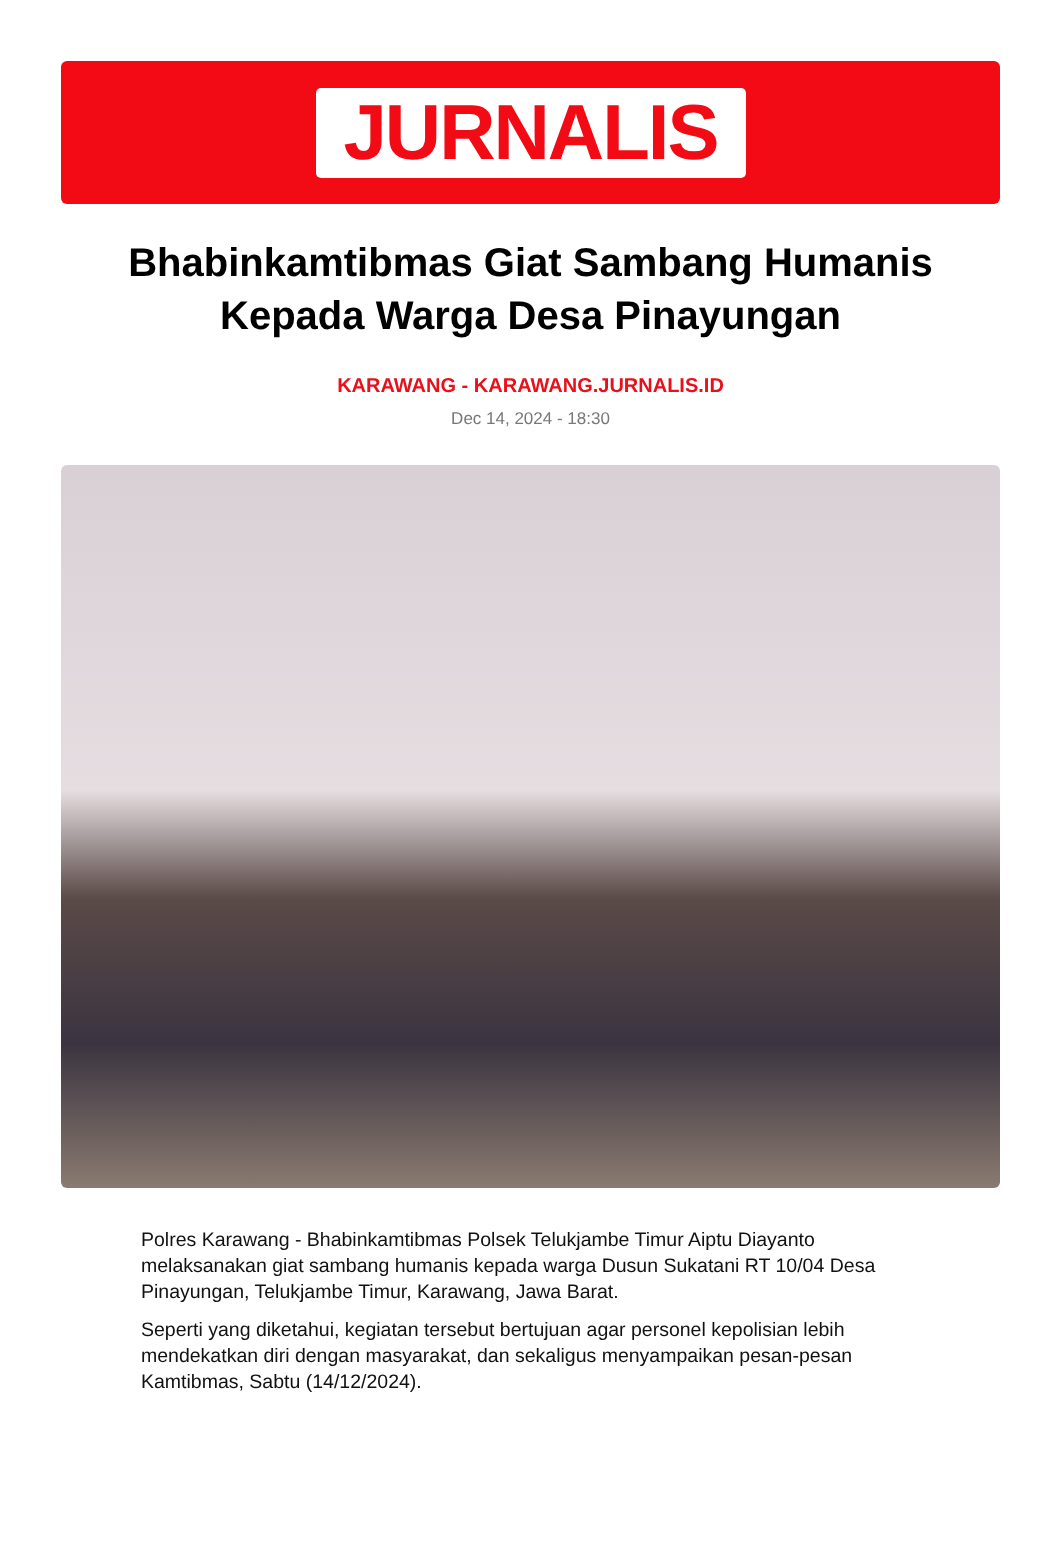JURNALIS
Bhabinkamtibmas Giat Sambang Humanis Kepada Warga Desa Pinayungan
KARAWANG - KARAWANG.JURNALIS.ID
Dec 14, 2024 - 18:30
Polres Karawang - Bhabinkamtibmas Polsek Telukjambe Timur Aiptu Diayanto melaksanakan giat sambang humanis kepada warga Dusun Sukatani RT 10/04 Desa Pinayungan, Telukjambe Timur, Karawang, Jawa Barat.
Seperti yang diketahui, kegiatan tersebut bertujuan agar personel kepolisian lebih mendekatkan diri dengan masyarakat, dan sekaligus menyampaikan pesan-pesan Kamtibmas, Sabtu (14/12/2024).